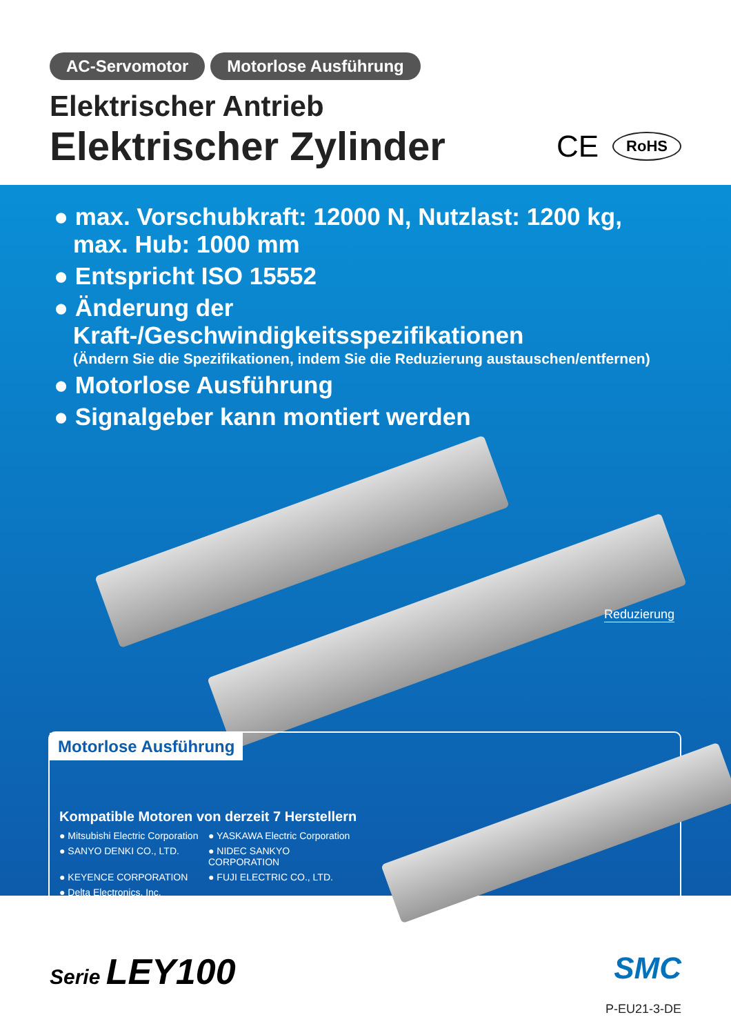AC-Servomotor Motorlose Ausführung
Elektrischer Antrieb
Elektrischer Zylinder
CE RoHS
● max. Vorschubkraft: 12000 N, Nutzlast: 1200 kg,
max. Hub: 1000 mm
● Entspricht ISO 15552
● Änderung der Kraft-/Geschwindigkeitsspezifikationen
(Ändern Sie die Spezifikationen, indem Sie die Reduzierung austauschen/entfernen)
● Motorlose Ausführung
● Signalgeber kann montiert werden
Reduzierung
Motorlose Ausführung
Kompatible Motoren von derzeit 7 Herstellern
● Mitsubishi Electric Corporation
● YASKAWA Electric Corporation
● SANYO DENKI CO., LTD.
● NIDEC SANKYO CORPORATION
● KEYENCE CORPORATION
● FUJI ELECTRIC CO., LTD.
● Delta Electronics, Inc.
Serie LEY100
SMC
P-EU21-3-DE